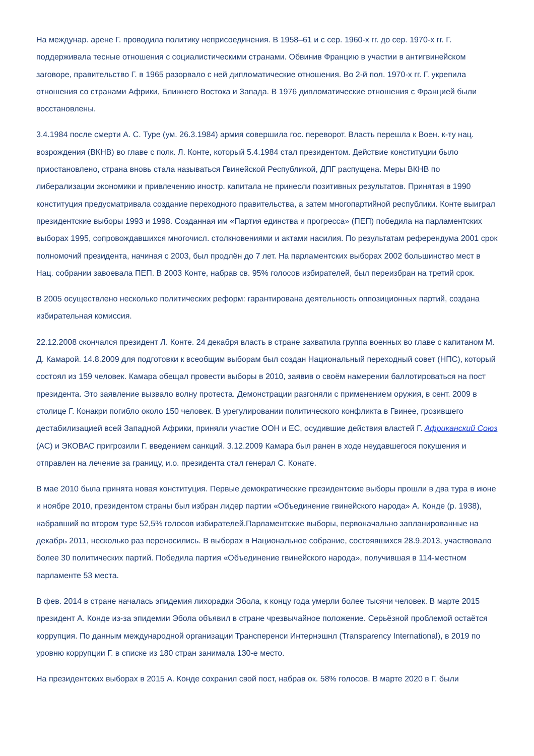На междунар. арене Г. проводила политику неприсоединения. В 1958–61 и с сер. 1960-х гг. до сер. 1970-х гг. Г. поддерживала тесные отношения с социалистическими странами. Обвинив Францию в участии в антигвинейском заговоре, правительство Г. в 1965 разорвало с ней дипломатические отношения. Во 2-й пол. 1970-х гг. Г. укрепила отношения со странами Африки, Ближнего Востока и Запада. В 1976 дипломатические отношения с Францией были восстановлены.
3.4.1984 после смерти А. С. Туре (ум. 26.3.1984) армия совершила гос. переворот. Власть перешла к Воен. к-ту нац. возрождения (ВКНВ) во главе с полк. Л. Конте, который 5.4.1984 стал президентом. Действие конституции было приостановлено, страна вновь стала называться Гвинейской Республикой, ДПГ распущена. Меры ВКНВ по либерализации экономики и привлечению иностр. капитала не принесли позитивных результатов. Принятая в 1990 конституция предусматривала создание переходного правительства, а затем многопартийной республики. Конте выиграл президентские выборы 1993 и 1998. Созданная им «Партия единства и прогресса» (ПЕП) победила на парламентских выборах 1995, сопровождавшихся многочисл. столкновениями и актами насилия. По результатам референдума 2001 срок полномочий президента, начиная с 2003, был продлён до 7 лет. На парламентских выборах 2002 большинство мест в Нац. собрании завоевала ПЕП. В 2003 Конте, набрав св. 95% голосов избирателей, был переизбран на третий срок.
В 2005 осуществлено несколько политических реформ: гарантирована деятельность оппозиционных партий, создана избирательная комиссия.
22.12.2008 скончался президент Л. Конте. 24 декабря власть в стране захватила группа военных во главе с капитаном М. Д. Камарой. 14.8.2009 для подготовки к всеобщим выборам был создан Национальный переходный совет (НПС), который состоял из 159 человек. Камара обещал провести выборы в 2010, заявив о своём намерении баллотироваться на пост президента. Это заявление вызвало волну протеста. Демонстрации разгоняли с применением оружия, в сент. 2009 в столице Г. Конакри погибло около 150 человек. В урегулировании политического конфликта в Гвинее, грозившего дестабилизацией всей Западной Африки, приняли участие ООН и ЕС, осудившие действия властей Г. Африканский Союз (АС) и ЭКОВАС пригрозили Г. введением санкций. 3.12.2009 Камара был ранен в ходе неудавшегося покушения и отправлен на лечение за границу, и.о. президента стал генерал С. Конате.
В мае 2010 была принята новая конституция. Первые демократические президентские выборы прошли в два тура в июне и ноябре 2010, президентом страны был избран лидер партии «Объединение гвинейского народа» А. Конде (р. 1938), набравший во втором туре 52,5% голосов избирателей.Парламентские выборы, первоначально запланированные на декабрь 2011, несколько раз переносились. В выборах в Национальное собрание, состоявшихся 28.9.2013, участвовало более 30 политических партий. Победила партия «Объединение гвинейского народа», получившая в 114-местном парламенте 53 места.
В фев. 2014 в стране началась эпидемия лихорадки Эбола, к концу года умерли более тысячи человек. В марте 2015 президент А. Конде из-за эпидемии Эбола объявил в стране чрезвычайное положение. Серьёзной проблемой остаётся коррупция. По данным международной организации Трансперенси Интернэшнл (Transparency International), в 2019 по уровню коррупции Г. в списке из 180 стран занимала 130-е место.
На президентских выборах в 2015 А. Конде сохранил свой пост, набрав ок. 58% голосов. В марте 2020 в Г. были